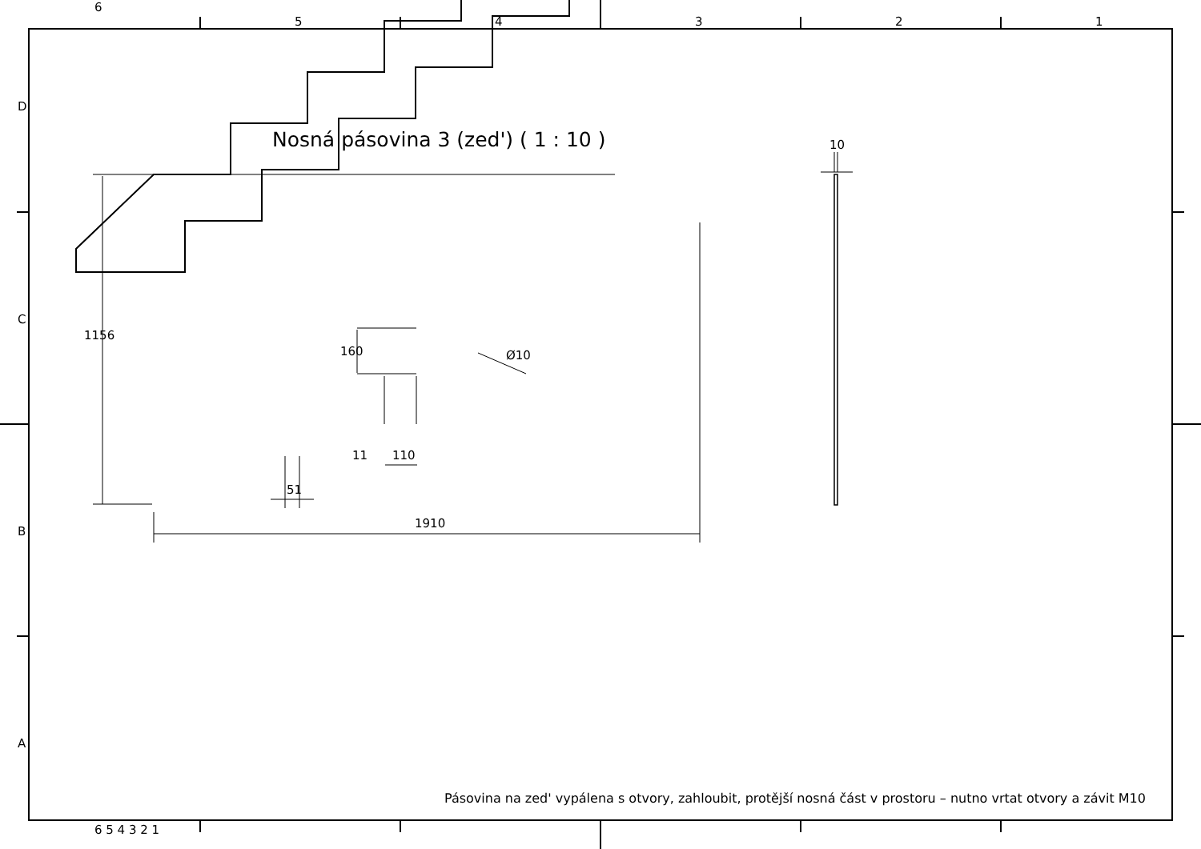6
5 4 3 2 1
D
C
B
A
Nosná pásovina 3 (zed') ( 1 : 10 )
10
1156
160 Ø10
11 110
51
1910
Pásovina na zed' vypálena s otvory, zahloubit, protější nosná část v prostoru – nutno vrtat otvory a závit M10
6 5 4 3 2 1